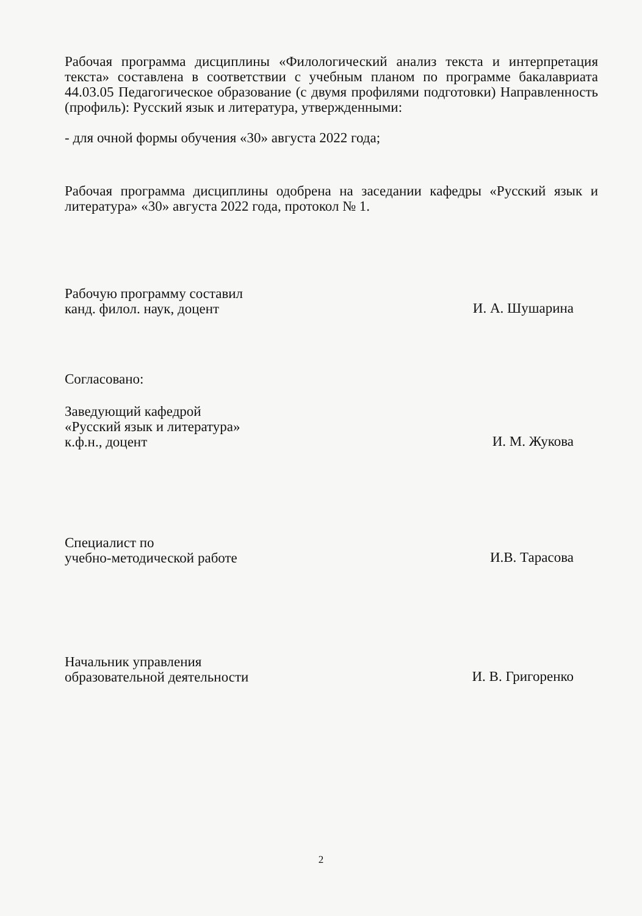Рабочая программа дисциплины «Филологический анализ текста и интерпретация текста» составлена в соответствии с учебным планом по программе бакалавриата 44.03.05 Педагогическое образование (с двумя профилями подготовки) Направленность (профиль): Русский язык и литература, утвержденными:
- для очной формы обучения «30» августа 2022 года;
Рабочая программа дисциплины одобрена на заседании кафедры «Русский язык и литература» «30» августа 2022 года, протокол № 1.
Рабочую программу составил
канд. филол. наук, доцент
И. А. Шушарина
Согласовано:
Заведующий кафедрой
«Русский язык и литература»
к.ф.н., доцент
И. М. Жукова
Специалист по
учебно-методической работе
И.В. Тарасова
Начальник управления
образовательной деятельности
И. В. Григоренко
2